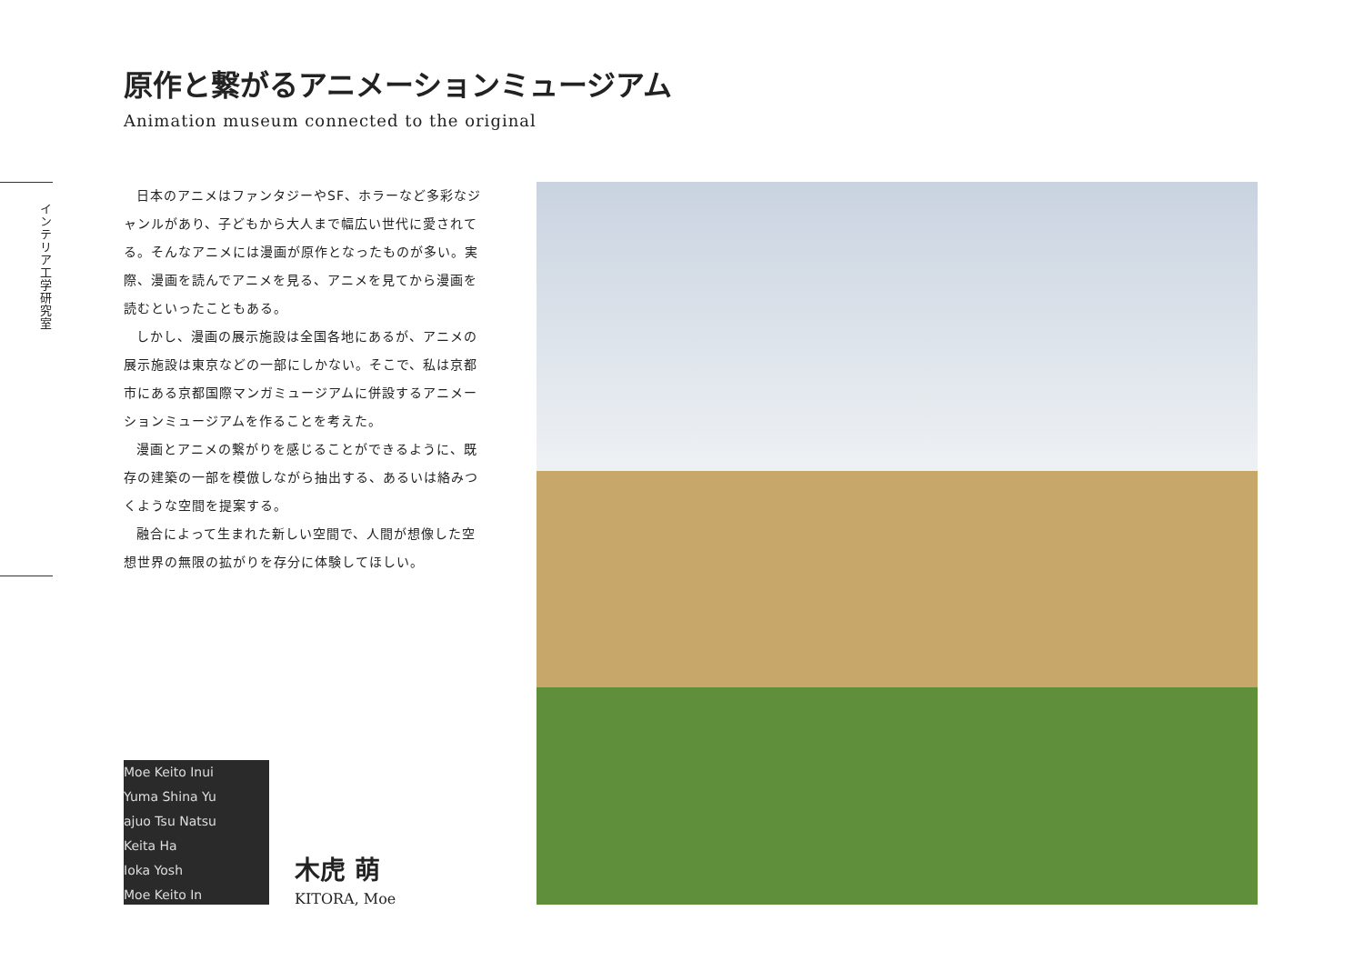原作と繋がるアニメーションミュージアム
Animation museum connected to the original
インテリア工学研究室
日本のアニメはファンタジーやSF、ホラーなど多彩なジャンルがあり、子どもから大人まで幅広い世代に愛されてる。そんなアニメには漫画が原作となったものが多い。実際、漫画を読んでアニメを見る、アニメを見てから漫画を読むといったこともある。
しかし、漫画の展示施設は全国各地にあるが、アニメの展示施設は東京などの一部にしかない。そこで、私は京都市にある京都国際マンガミュージアムに併設するアニメーションミュージアムを作ることを考えた。
漫画とアニメの繋がりを感じることができるように、既存の建築の一部を模倣しながら抽出する、あるいは絡みつくような空間を提案する。
融合によって生まれた新しい空間で、人間が想像した空想世界の無限の拡がりを存分に体験してほしい。
Moe Keito Inui
Yuma Shina Yu
ajuo Tsu Natsu
Keita Ha
Ioka Yosh
Moe Keito In
木虎 萌
KITORA, Moe